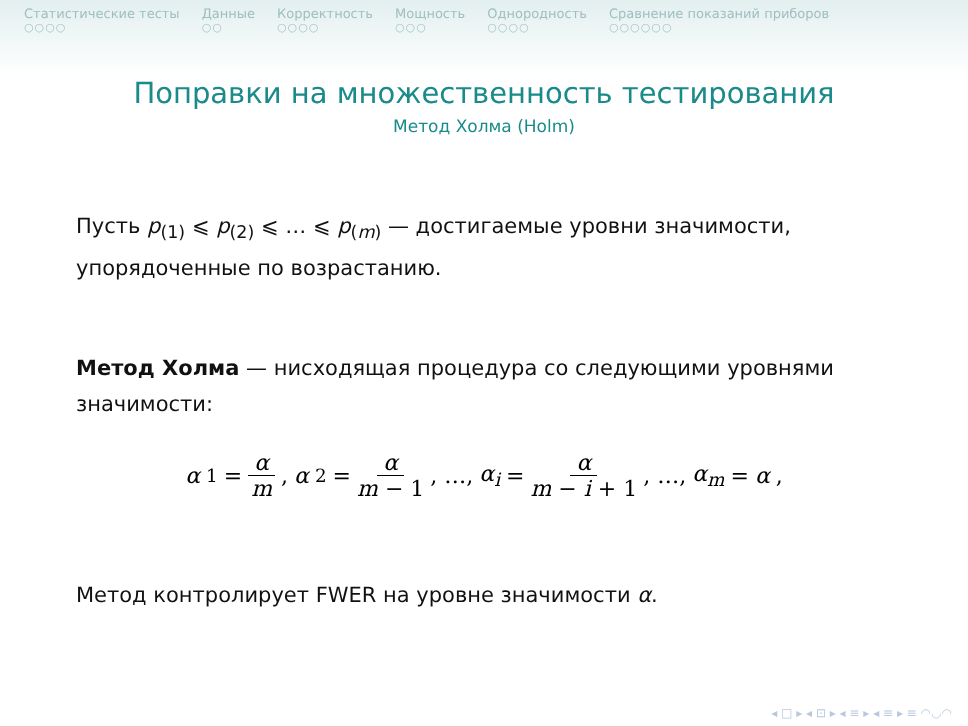Статистические тесты
○○○○
Данные
○○
Корректность
○○○○
Мощность
○○○
Однородность
○○○○
Сравнение показаний приборов
○○○○○○
Поправки на множественность тестирования
Метод Холма (Holm)
Пусть p<sub>(1)</sub> ⩽ p<sub>(2)</sub> ⩽ … ⩽ p<sub>(m)</sub> — достигаемые уровни значимости, упорядоченные по возрастанию.
Метод Холма — нисходящая процедура со следующими уровнями значимости:
α<sub>1</sub> = α m, α<sub>2</sub> = α m − 1, …, α<sub>i</sub> = α m − i + 1, …, α<sub>m</sub> = α,
Метод контролирует FWER на уровне значимости α.
◂ □ ▸ ◂ ⊡ ▸ ◂ ≡ ▸ ◂ ≡ ▸ ≡ ◠◡◠